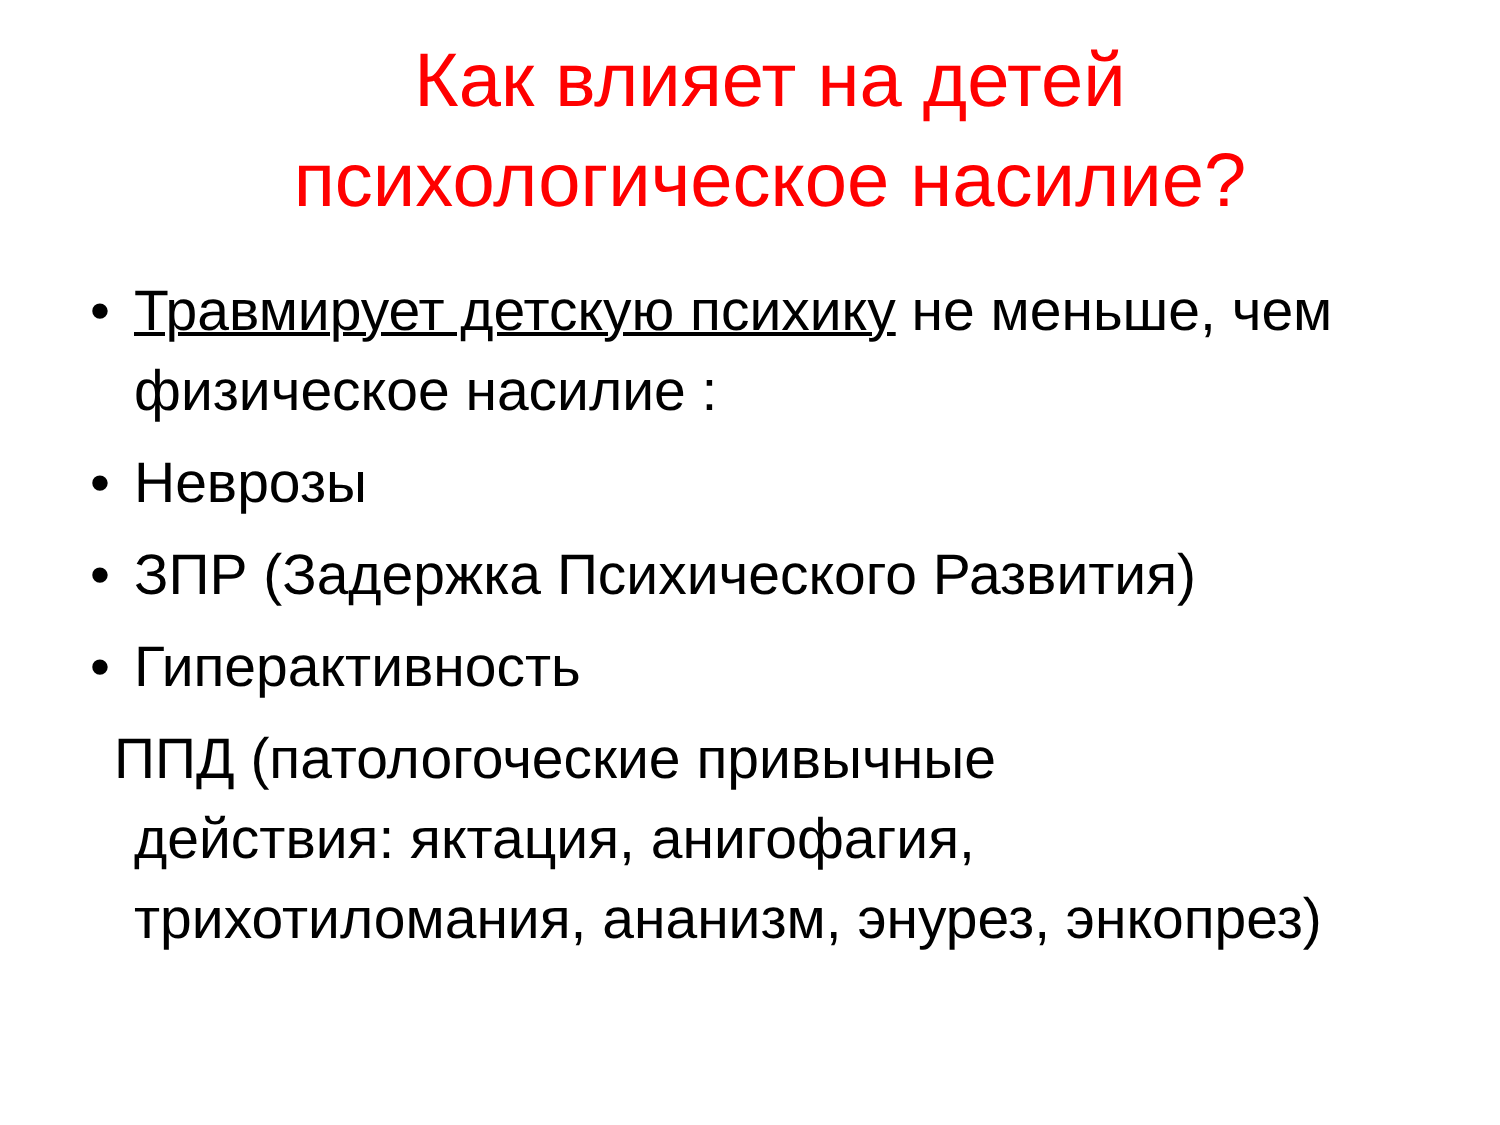Как влияет на детей
психологическое насилие?
• Травмирует детскую психику не меньше, чем физическое насилие :
• Неврозы
• ЗПР (Задержка Психического Развития)
• Гиперактивность
ППД (патологоческие привычные
действия: яктация, анигофагия, трихотиломания, ананизм, энурез, энкопрез)